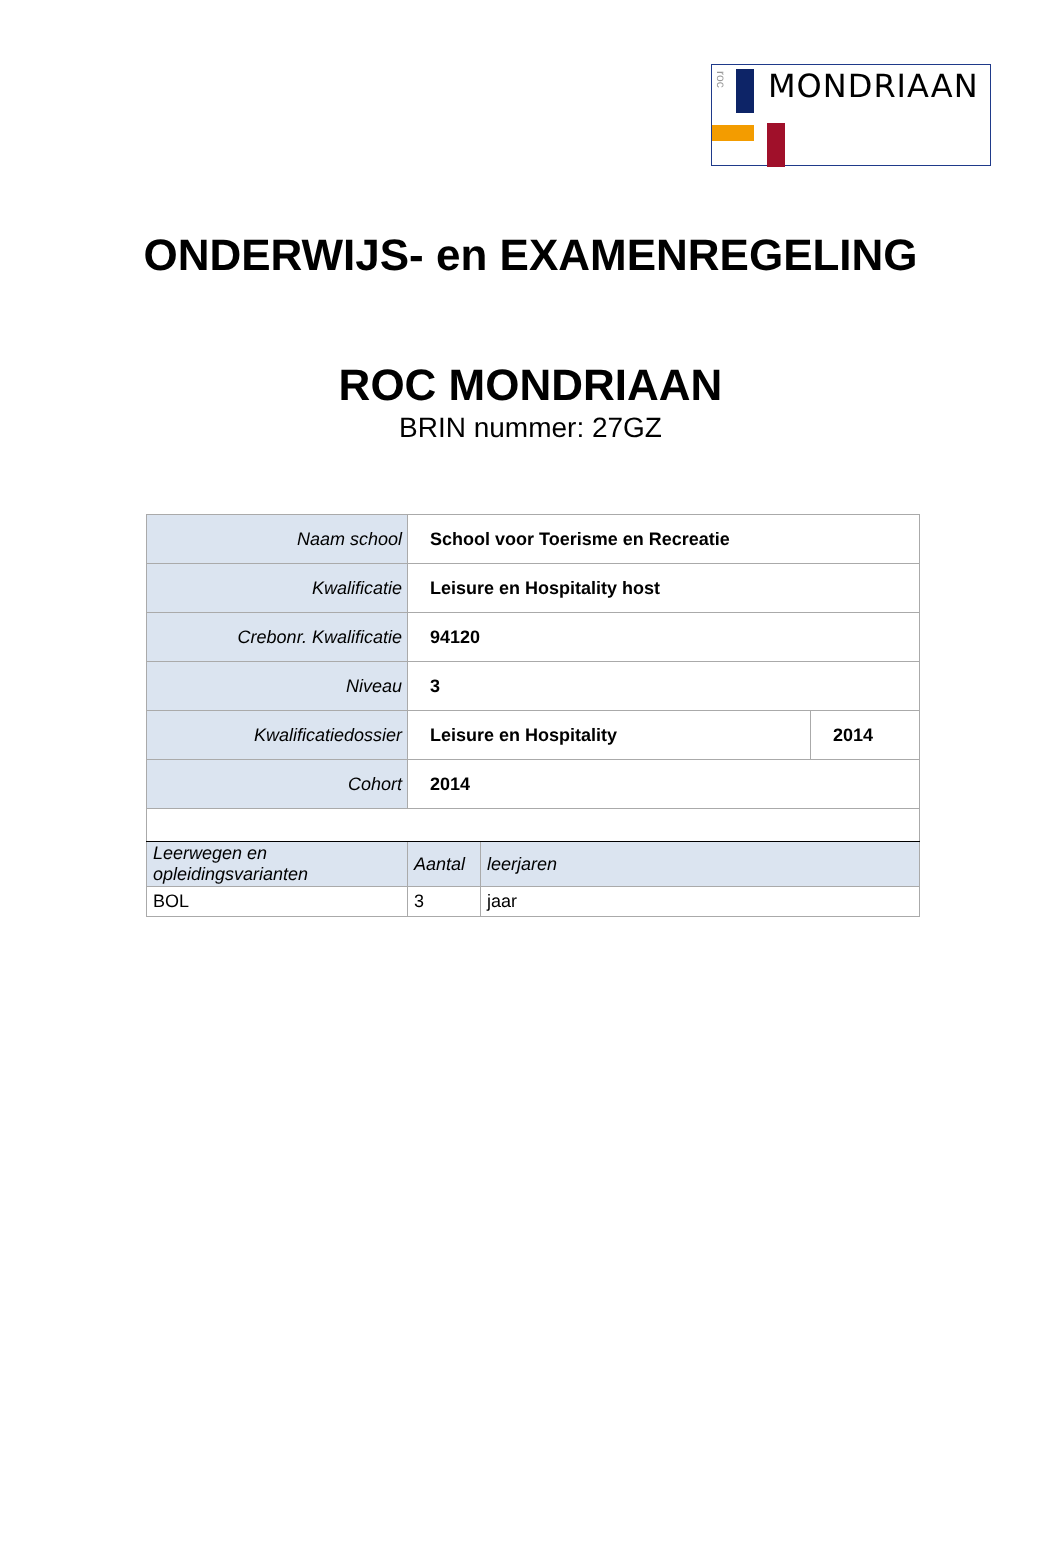roc
MONDRIAAN
ONDERWIJS- en EXAMENREGELING
ROC MONDRIAAN
BRIN nummer: 27GZ
| Naam school | School voor Toerisme en Recreatie | | |
| Kwalificatie | Leisure en Hospitality host | | |
| Crebonr. Kwalificatie | 94120 | | |
| Niveau | 3 | | |
| Kwalificatiedossier | Leisure en Hospitality | | 2014 |
| Cohort | 2014 | | |
| Leerwegen en opleidingsvarianten | Aantal | leerjaren | |
| BOL | 3 | jaar | |